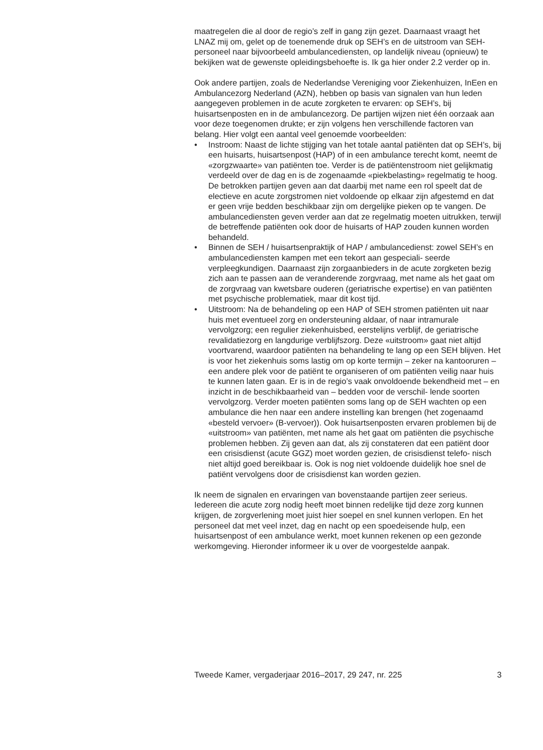maatregelen die al door de regio’s zelf in gang zijn gezet. Daarnaast vraagt het LNAZ mij om, gelet op de toenemende druk op SEH’s en de uitstroom van SEH-personeel naar bijvoorbeeld ambulancediensten, op landelijk niveau (opnieuw) te bekijken wat de gewenste opleidingsbehoefte is. Ik ga hier onder 2.2 verder op in.
Ook andere partijen, zoals de Nederlandse Vereniging voor Ziekenhuizen, InEen en Ambulancezorg Nederland (AZN), hebben op basis van signalen van hun leden aangegeven problemen in de acute zorgketen te ervaren: op SEH’s, bij huisartsenposten en in de ambulancezorg. De partijen wijzen niet één oorzaak aan voor deze toegenomen drukte; er zijn volgens hen verschillende factoren van belang. Hier volgt een aantal veel genoemde voorbeelden:
• Instroom: Naast de lichte stijging van het totale aantal patiënten dat op SEH’s, bij een huisarts, huisartsenpost (HAP) of in een ambulance terecht komt, neemt de «zorgzwaarte» van patiënten toe. Verder is de patiëntenstroom niet gelijkmatig verdeeld over de dag en is de zogenaamde «piekbelasting» regelmatig te hoog. De betrokken partijen geven aan dat daarbij met name een rol speelt dat de electieve en acute zorgstromen niet voldoende op elkaar zijn afgestemd en dat er geen vrije bedden beschikbaar zijn om dergelijke pieken op te vangen. De ambulancediensten geven verder aan dat ze regelmatig moeten uitrukken, terwijl de betreffende patiënten ook door de huisarts of HAP zouden kunnen worden behandeld.
• Binnen de SEH / huisartsenpraktijk of HAP / ambulancedienst: zowel SEH’s en ambulancediensten kampen met een tekort aan gespeciali- seerde verpleegkundigen. Daarnaast zijn zorgaanbieders in de acute zorgketen bezig zich aan te passen aan de veranderende zorgvraag, met name als het gaat om de zorgvraag van kwetsbare ouderen (geriatrische expertise) en van patiënten met psychische problematiek, maar dit kost tijd.
• Uitstroom: Na de behandeling op een HAP of SEH stromen patiënten uit naar huis met eventueel zorg en ondersteuning aldaar, of naar intramurale vervolgzorg; een regulier ziekenhuisbed, eerstelijns verblijf, de geriatrische revalidatiezorg en langdurige verblijfszorg. Deze «uitstroom» gaat niet altijd voortvarend, waardoor patiënten na behandeling te lang op een SEH blijven. Het is voor het ziekenhuis soms lastig om op korte termijn – zeker na kantooruren – een andere plek voor de patiënt te organiseren of om patiënten veilig naar huis te kunnen laten gaan. Er is in de regio’s vaak onvoldoende bekendheid met – en inzicht in de beschikbaarheid van – bedden voor de verschil- lende soorten vervolgzorg. Verder moeten patiënten soms lang op de SEH wachten op een ambulance die hen naar een andere instelling kan brengen (het zogenaamd «besteld vervoer» (B-vervoer)). Ook huisartsenposten ervaren problemen bij de «uitstroom» van patiënten, met name als het gaat om patiënten die psychische problemen hebben. Zij geven aan dat, als zij constateren dat een patiënt door een crisisdienst (acute GGZ) moet worden gezien, de crisisdienst telefo- nisch niet altijd goed bereikbaar is. Ook is nog niet voldoende duidelijk hoe snel de patiënt vervolgens door de crisisdienst kan worden gezien.
Ik neem de signalen en ervaringen van bovenstaande partijen zeer serieus. Iedereen die acute zorg nodig heeft moet binnen redelijke tijd deze zorg kunnen krijgen, de zorgverlening moet juist hier soepel en snel kunnen verlopen. En het personeel dat met veel inzet, dag en nacht op een spoedeisende hulp, een huisartsenpost of een ambulance werkt, moet kunnen rekenen op een gezonde werkomgeving. Hieronder informeer ik u over de voorgestelde aanpak.
Tweede Kamer, vergaderjaar 2016–2017, 29 247, nr. 225 3